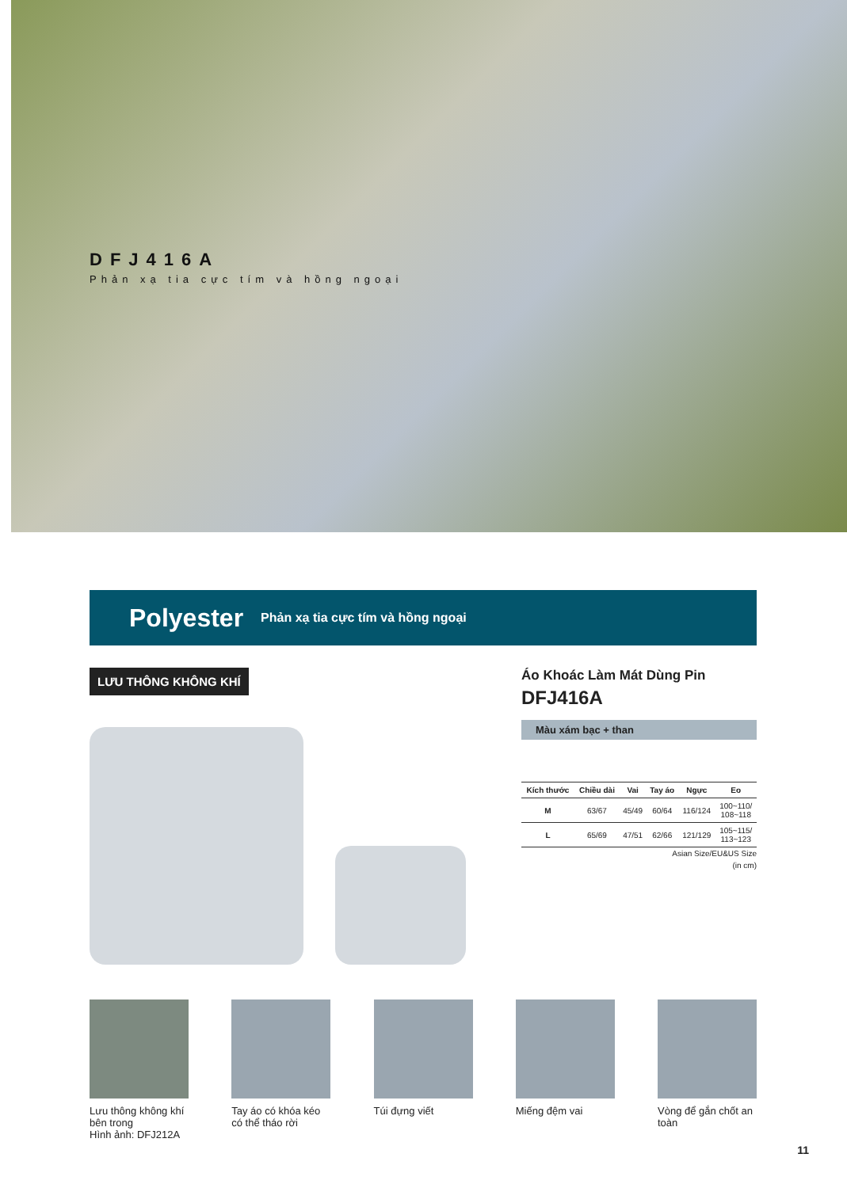DFJ416A
Phản xạ tia cực tím và hồng ngoại
Polyester Phản xạ tia cực tím và hồng ngoại
LƯU THÔNG KHÔNG KHÍ
Áo Khoác Làm Mát Dùng Pin
DFJ416A
Màu xám bạc + than
| Kích thước | Chiều dài | Vai | Tay áo | Ngực | Eo |
| --- | --- | --- | --- | --- | --- |
| M | 63/67 | 45/49 | 60/64 | 116/124 | 100~110/ 108~118 |
| L | 65/69 | 47/51 | 62/66 | 121/129 | 105~115/ 113~123 |
Asian Size/EU&US Size
(in cm)
Lưu thông không khí bên trong
Hình ảnh: DFJ212A
Tay áo có khóa kéo có thể tháo rời
Túi đựng viết Miếng đệm vai Vòng để gắn chốt an toàn
11